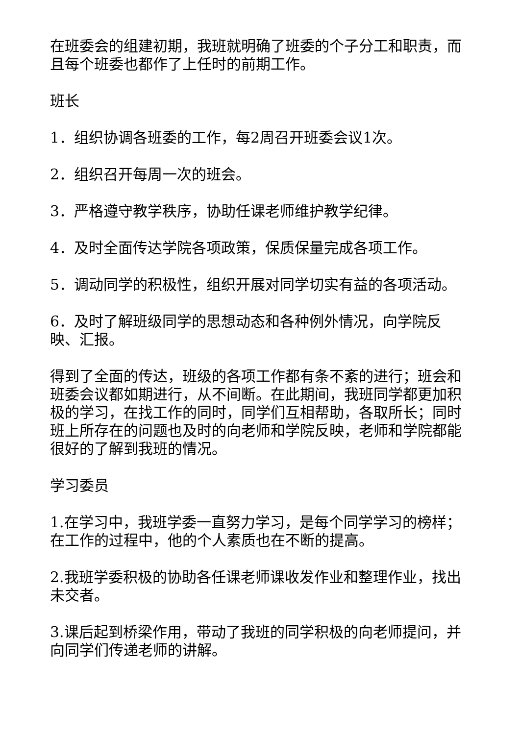在班委会的组建初期，我班就明确了班委的个子分工和职责，而且每个班委也都作了上任时的前期工作。
班长
1．组织协调各班委的工作，每2周召开班委会议1次。
2．组织召开每周一次的班会。
3．严格遵守教学秩序，协助任课老师维护教学纪律。
4．及时全面传达学院各项政策，保质保量完成各项工作。
5．调动同学的积极性，组织开展对同学切实有益的各项活动。
6．及时了解班级同学的思想动态和各种例外情况，向学院反映、汇报。
得到了全面的传达，班级的各项工作都有条不紊的进行；班会和班委会议都如期进行，从不间断。在此期间，我班同学都更加积极的学习，在找工作的同时，同学们互相帮助，各取所长；同时班上所存在的问题也及时的向老师和学院反映，老师和学院都能很好的了解到我班的情况。
学习委员
1.在学习中，我班学委一直努力学习，是每个同学学习的榜样；在工作的过程中，他的个人素质也在不断的提高。
2.我班学委积极的协助各任课老师课收发作业和整理作业，找出未交者。
3.课后起到桥梁作用，带动了我班的同学积极的向老师提问，并向同学们传递老师的讲解。